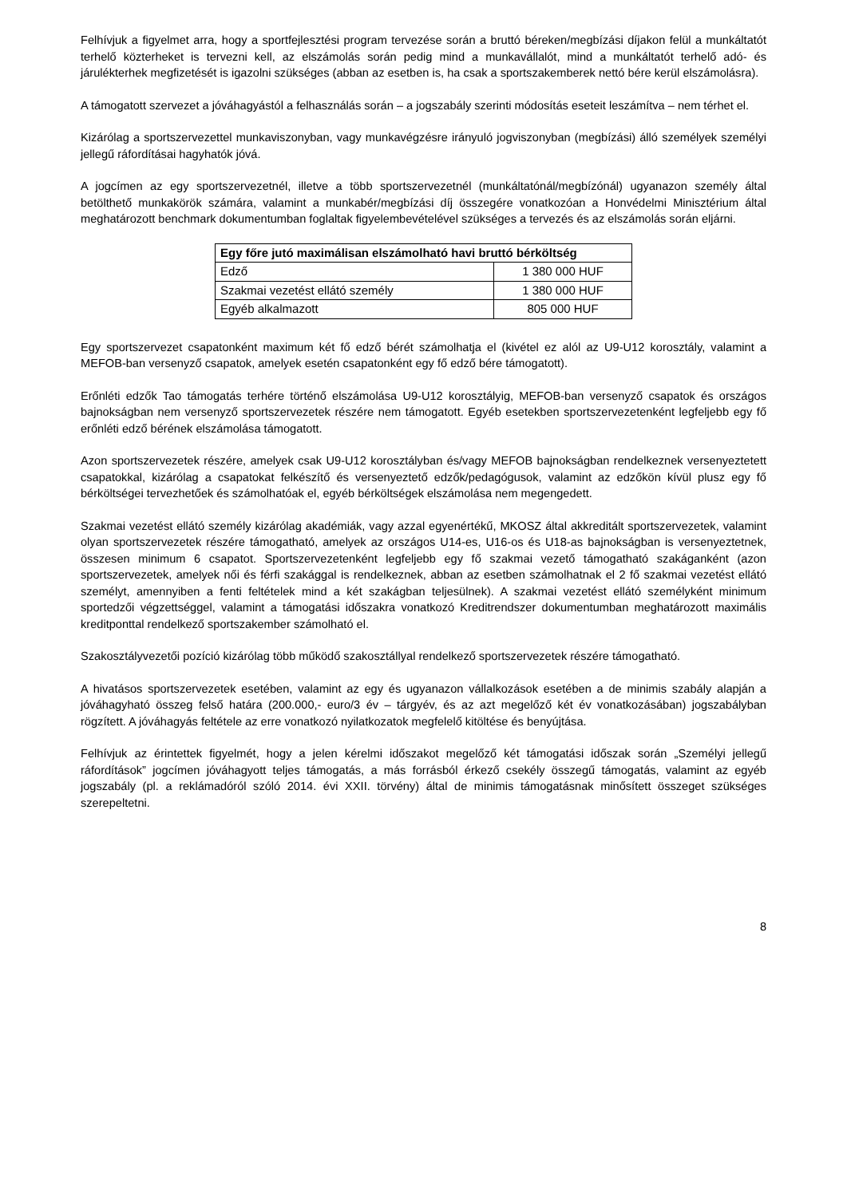Felhívjuk a figyelmet arra, hogy a sportfejlesztési program tervezése során a bruttó béreken/megbízási díjakon felül a munkáltatót terhelő közterheket is tervezni kell, az elszámolás során pedig mind a munkavállalót, mind a munkáltatót terhelő adó- és járulékterhek megfizetését is igazolni szükséges (abban az esetben is, ha csak a sportszakemberek nettó bére kerül elszámolásra).
A támogatott szervezet a jóváhagyástól a felhasználás során – a jogszabály szerinti módosítás eseteit leszámítva – nem térhet el.
Kizárólag a sportszervezettel munkaviszonyban, vagy munkavégzésre irányuló jogviszonyban (megbízási) álló személyek személyi jellegű ráfordításai hagyhatók jóvá.
A jogcímen az egy sportszervezetnél, illetve a több sportszervezetnél (munkáltatónál/megbízónál) ugyanazon személy által betölthető munkakörök számára, valamint a munkabér/megbízási díj összegére vonatkozóan a Honvédelmi Minisztérium által meghatározott benchmark dokumentumban foglaltak figyelembevételével szükséges a tervezés és az elszámolás során eljárni.
| Egy főre jutó maximálisan elszámolható havi bruttó bérköltség | |
| --- | --- |
| Edző | 1 380 000 HUF |
| Szakmai vezetést ellátó személy | 1 380 000 HUF |
| Egyéb alkalmazott | 805 000 HUF |
Egy sportszervezet csapatonként maximum két fő edző bérét számolhatja el (kivétel ez alól az U9-U12 korosztály, valamint a MEFOB-ban versenyző csapatok, amelyek esetén csapatonként egy fő edző bére támogatott).
Erőnléti edzők Tao támogatás terhére történő elszámolása U9-U12 korosztályig, MEFOB-ban versenyző csapatok és országos bajnokságban nem versenyző sportszervezetek részére nem támogatott. Egyéb esetekben sportszervezetenként legfeljebb egy fő erőnléti edző bérének elszámolása támogatott.
Azon sportszervezetek részére, amelyek csak U9-U12 korosztályban és/vagy MEFOB bajnokságban rendelkeznek versenyeztetett csapatokkal, kizárólag a csapatokat felkészítő és versenyeztető edzők/pedagógusok, valamint az edzőkön kívül plusz egy fő bérköltségei tervezhetőek és számolhatóak el, egyéb bérköltségek elszámolása nem megengedett.
Szakmai vezetést ellátó személy kizárólag akadémiák, vagy azzal egyenértékű, MKOSZ által akkreditált sportszervezetek, valamint olyan sportszervezetek részére támogatható, amelyek az országos U14-es, U16-os és U18-as bajnokságban is versenyeztetnek, összesen minimum 6 csapatot. Sportszervezetenként legfeljebb egy fő szakmai vezető támogatható szakáganként (azon sportszervezetek, amelyek női és férfi szakággal is rendelkeznek, abban az esetben számolhatnak el 2 fő szakmai vezetést ellátó személyt, amennyiben a fenti feltételek mind a két szakágban teljesülnek). A szakmai vezetést ellátó személyként minimum sportedzői végzettséggel, valamint a támogatási időszakra vonatkozó Kreditrendszer dokumentumban meghatározott maximális kreditponttal rendelkező sportszakember számolható el.
Szakosztályvezetői pozíció kizárólag több működő szakosztállyal rendelkező sportszervezetek részére támogatható.
A hivatásos sportszervezetek esetében, valamint az egy és ugyanazon vállalkozások esetében a de minimis szabály alapján a jóváhagyható összeg felső határa (200.000,- euro/3 év – tárgyév, és az azt megelőző két év vonatkozásában) jogszabályban rögzített. A jóváhagyás feltétele az erre vonatkozó nyilatkozatok megfelelő kitöltése és benyújtása.
Felhívjuk az érintettek figyelmét, hogy a jelen kérelmi időszakot megelőző két támogatási időszak során „Személyi jellegű ráfordítások” jogcímen jóváhagyott teljes támogatás, a más forrásból érkező csekély összegű támogatás, valamint az egyéb jogszabály (pl. a reklámadóról szóló 2014. évi XXII. törvény) által de minimis támogatásnak minősített összeget szükséges szerepeltetni.
8